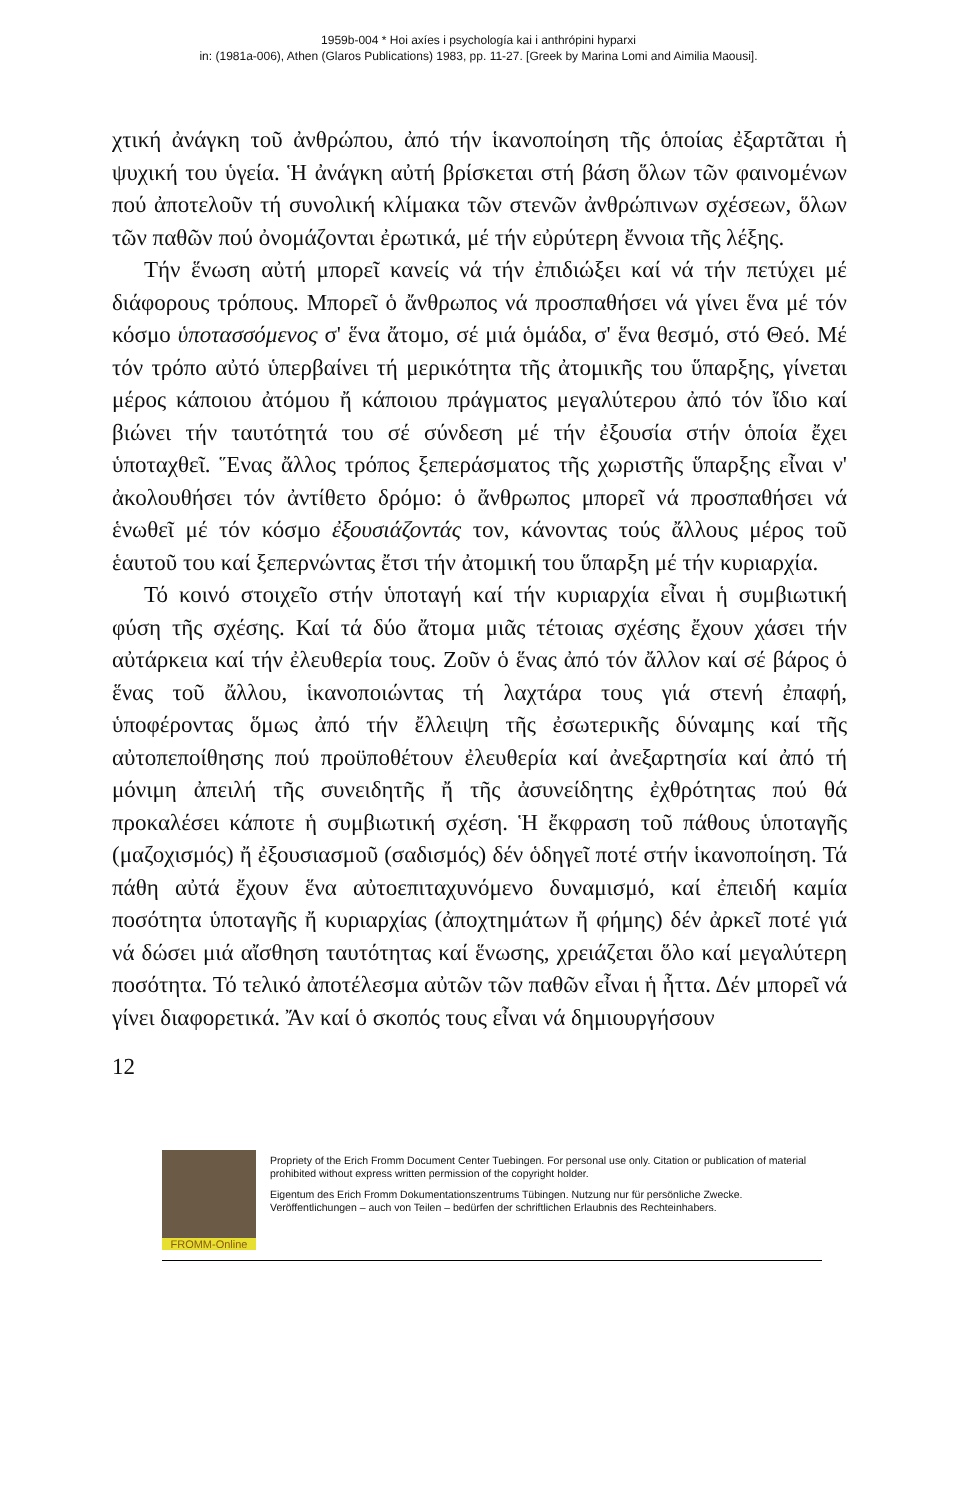1959b-004 * Hoi axíes i psychología kai i anthrópini hyparxi
in: (1981a-006), Athen (Glaros Publications) 1983, pp. 11-27. [Greek by Marina Lomi and Aimilia Maousi].
χτική ἀνάγκη τοῦ ἀνθρώπου, ἀπό τήν ἱκανοποίηση τῆς ὁποίας ἐξαρτᾶται ἡ ψυχική του ὑγεία. Ἡ ἀνάγκη αὐτή βρίσκεται στή βάση ὅλων τῶν φαινομένων πού ἀποτελοῦν τή συνολική κλίμακα τῶν στενῶν ἀνθρώπινων σχέσεων, ὅλων τῶν παθῶν πού ὀνομάζονται ἐρωτικά, μέ τήν εὐρύτερη ἔννοια τῆς λέξης.
Τήν ἕνωση αὐτή μπορεῖ κανείς νά τήν ἐπιδιώξει καί νά τήν πετύχει μέ διάφορους τρόπους. Μπορεῖ ὁ ἄνθρωπος νά προσπαθήσει νά γίνει ἕνα μέ τόν κόσμο ὑποτασσόμενος σ' ἕνα ἄτομο, σέ μιά ὁμάδα, σ' ἕνα θεσμό, στό Θεό. Μέ τόν τρόπο αὐτό ὑπερβαίνει τή μερικότητα τῆς ἀτομικῆς του ὕπαρξης, γίνεται μέρος κάποιου ἀτόμου ἤ κάποιου πράγματος μεγαλύτερου ἀπό τόν ἴδιο καί βιώνει τήν ταυτότητά του σέ σύνδεση μέ τήν ἐξουσία στήν ὁποία ἔχει ὑποταχθεῖ. Ἕνας ἄλλος τρόπος ξεπεράσματος τῆς χωριστῆς ὕπαρξης εἶναι ν' ἀκολουθήσει τόν ἀντίθετο δρόμο: ὁ ἄνθρωπος μπορεῖ νά προσπαθήσει νά ἑνωθεῖ μέ τόν κόσμο ἐξουσιάζοντάς τον, κάνοντας τούς ἄλλους μέρος τοῦ ἑαυτοῦ του καί ξεπερνώντας ἔτσι τήν ἀτομική του ὕπαρξη μέ τήν κυριαρχία.
Τό κοινό στοιχεῖο στήν ὑποταγή καί τήν κυριαρχία εἶναι ἡ συμβιωτική φύση τῆς σχέσης. Καί τά δύο ἄτομα μιᾶς τέτοιας σχέσης ἔχουν χάσει τήν αὐτάρκεια καί τήν ἐλευθερία τους. Ζοῦν ὁ ἕνας ἀπό τόν ἄλλον καί σέ βάρος ὁ ἕνας τοῦ ἄλλου, ἱκανοποιώντας τή λαχτάρα τους γιά στενή ἐπαφή, ὑποφέροντας ὅμως ἀπό τήν ἔλλειψη τῆς ἐσωτερικῆς δύναμης καί τῆς αὐτοπεποίθησης πού προϋποθέτουν ἐλευθερία καί ἀνεξαρτησία καί ἀπό τή μόνιμη ἀπειλή τῆς συνειδητῆς ἤ τῆς ἀσυνείδητης ἐχθρότητας πού θά προκαλέσει κάποτε ἡ συμβιωτική σχέση. Ἡ ἔκφραση τοῦ πάθους ὑποταγῆς (μαζοχισμός) ἤ ἐξουσιασμοῦ (σαδισμός) δέν ὁδηγεῖ ποτέ στήν ἱκανοποίηση. Τά πάθη αὐτά ἔχουν ἕνα αὐτοεπιταχυνόμενο δυναμισμό, καί ἐπειδή καμία ποσότητα ὑποταγῆς ἤ κυριαρχίας (ἀποχτημάτων ἤ φήμης) δέν ἀρκεῖ ποτέ γιά νά δώσει μιά αἴσθηση ταυτότητας καί ἕνωσης, χρειάζεται ὅλο καί μεγαλύτερη ποσότητα. Τό τελικό ἀποτέλεσμα αὐτῶν τῶν παθῶν εἶναι ἡ ἧττα. Δέν μπορεῖ νά γίνει διαφορετικά. Ἄν καί ὁ σκοπός τους εἶναι νά δημιουργήσουν
12
FROMM-Online
Propriety of the Erich Fromm Document Center Tuebingen. For personal use only. Citation or publication of material prohibited without express written permission of the copyright holder.
Eigentum des Erich Fromm Dokumentationszentrums Tübingen. Nutzung nur für persönliche Zwecke. Veröffentlichungen – auch von Teilen – bedürfen der schriftlichen Erlaubnis des Rechteinhabers.